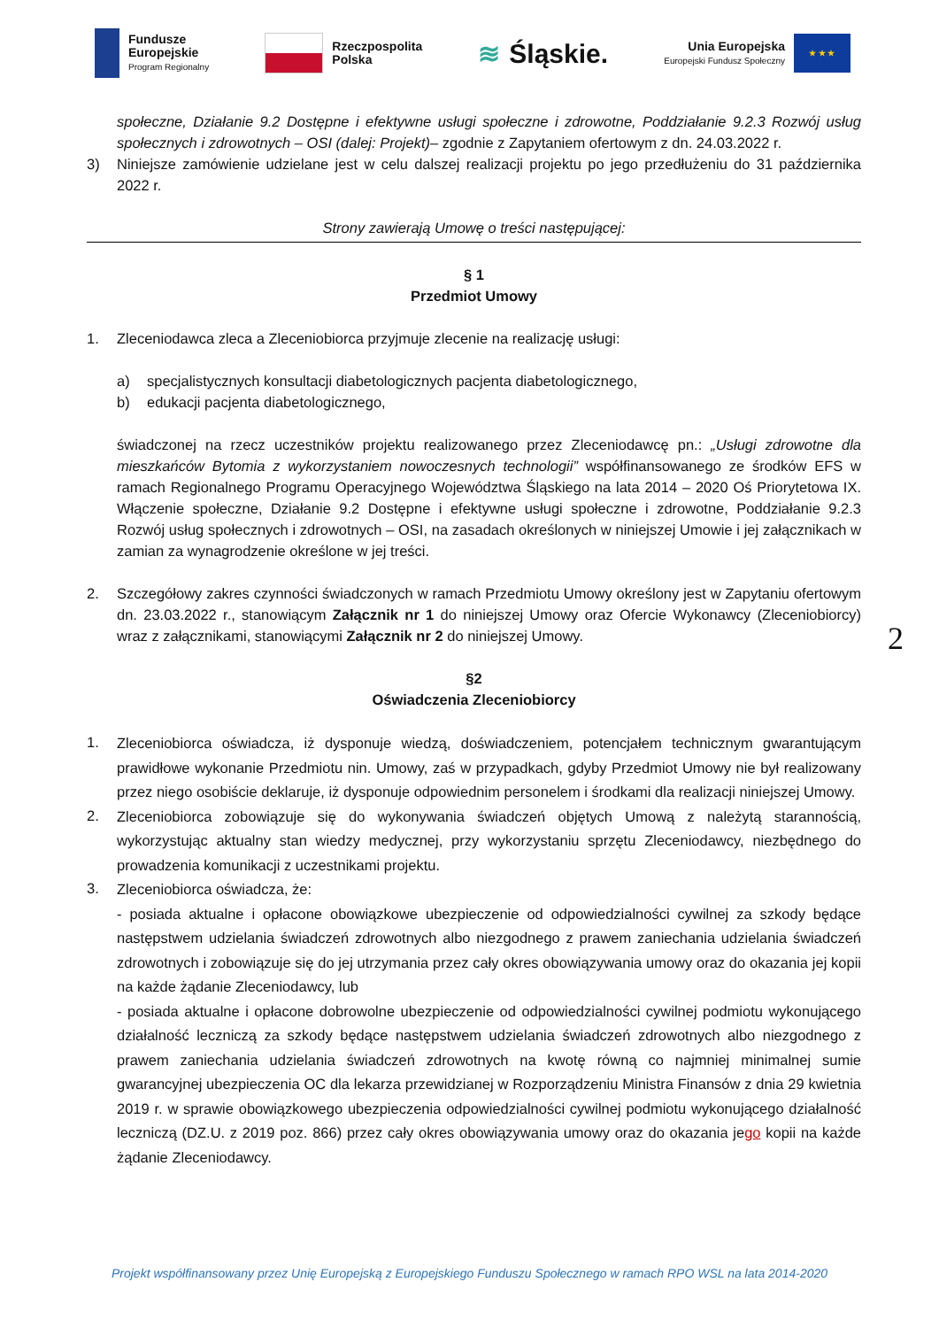Fundusze
Europejskie
Program Regionalny
Rzeczpospolita
Polska
≋ Śląskie.
Unia Europejska
Europejski Fundusz Społeczny
★ ★ ★
społeczne, Działanie 9.2 Dostępne i efektywne usługi społeczne i zdrowotne, Poddziałanie 9.2.3 Rozwój usług społecznych i zdrowotnych – OSI (dalej: Projekt)– zgodnie z Zapytaniem ofertowym z dn. 24.03.2022 r.
3) Niniejsze zamówienie udzielane jest w celu dalszej realizacji projektu po jego przedłużeniu do 31 października 2022 r.
Strony zawierają Umowę o treści następującej:
§ 1
Przedmiot Umowy
1. Zleceniodawca zleca a Zleceniobiorca przyjmuje zlecenie na realizację usługi:
a) specjalistycznych konsultacji diabetologicznych pacjenta diabetologicznego,
b) edukacji pacjenta diabetologicznego,
świadczonej na rzecz uczestników projektu realizowanego przez Zleceniodawcę pn.: „Usługi zdrowotne dla mieszkańców Bytomia z wykorzystaniem nowoczesnych technologii” współfinansowanego ze środków EFS w ramach Regionalnego Programu Operacyjnego Województwa Śląskiego na lata 2014 – 2020 Oś Priorytetowa IX. Włączenie społeczne, Działanie 9.2 Dostępne i efektywne usługi społeczne i zdrowotne, Poddziałanie 9.2.3 Rozwój usług społecznych i zdrowotnych – OSI, na zasadach określonych w niniejszej Umowie i jej załącznikach w zamian za wynagrodzenie określone w jej treści.
2. Szczegółowy zakres czynności świadczonych w ramach Przedmiotu Umowy określony jest w Zapytaniu ofertowym dn. 23.03.2022 r., stanowiącym Załącznik nr 1 do niniejszej Umowy oraz Ofercie Wykonawcy (Zleceniobiorcy) wraz z załącznikami, stanowiącymi Załącznik nr 2 do niniejszej Umowy.
§2
Oświadczenia Zleceniobiorcy
1. Zleceniobiorca oświadcza, iż dysponuje wiedzą, doświadczeniem, potencjałem technicznym gwarantującym prawidłowe wykonanie Przedmiotu nin. Umowy, zaś w przypadkach, gdyby Przedmiot Umowy nie był realizowany przez niego osobiście deklaruje, iż dysponuje odpowiednim personelem i środkami dla realizacji niniejszej Umowy.
2. Zleceniobiorca zobowiązuje się do wykonywania świadczeń objętych Umową z należytą starannością, wykorzystując aktualny stan wiedzy medycznej, przy wykorzystaniu sprzętu Zleceniodawcy, niezbędnego do prowadzenia komunikacji z uczestnikami projektu.
3. Zleceniobiorca oświadcza, że:
- posiada aktualne i opłacone obowiązkowe ubezpieczenie od odpowiedzialności cywilnej za szkody będące następstwem udzielania świadczeń zdrowotnych albo niezgodnego z prawem zaniechania udzielania świadczeń zdrowotnych i zobowiązuje się do jej utrzymania przez cały okres obowiązywania umowy oraz do okazania jej kopii na każde żądanie Zleceniodawcy, lub
- posiada aktualne i opłacone dobrowolne ubezpieczenie od odpowiedzialności cywilnej podmiotu wykonującego działalność leczniczą za szkody będące następstwem udzielania świadczeń zdrowotnych albo niezgodnego z prawem zaniechania udzielania świadczeń zdrowotnych na kwotę równą co najmniej minimalnej sumie gwarancyjnej ubezpieczenia OC dla lekarza przewidzianej w Rozporządzeniu Ministra Finansów z dnia 29 kwietnia 2019 r. w sprawie obowiązkowego ubezpieczenia odpowiedzialności cywilnej podmiotu wykonującego działalność leczniczą (DZ.U. z 2019 poz. 866) przez cały okres obowiązywania umowy oraz do okazania jego kopii na każde żądanie Zleceniodawcy.
2
Projekt współfinansowany przez Unię Europejską z Europejskiego Funduszu Społecznego w ramach RPO WSL na lata 2014-2020